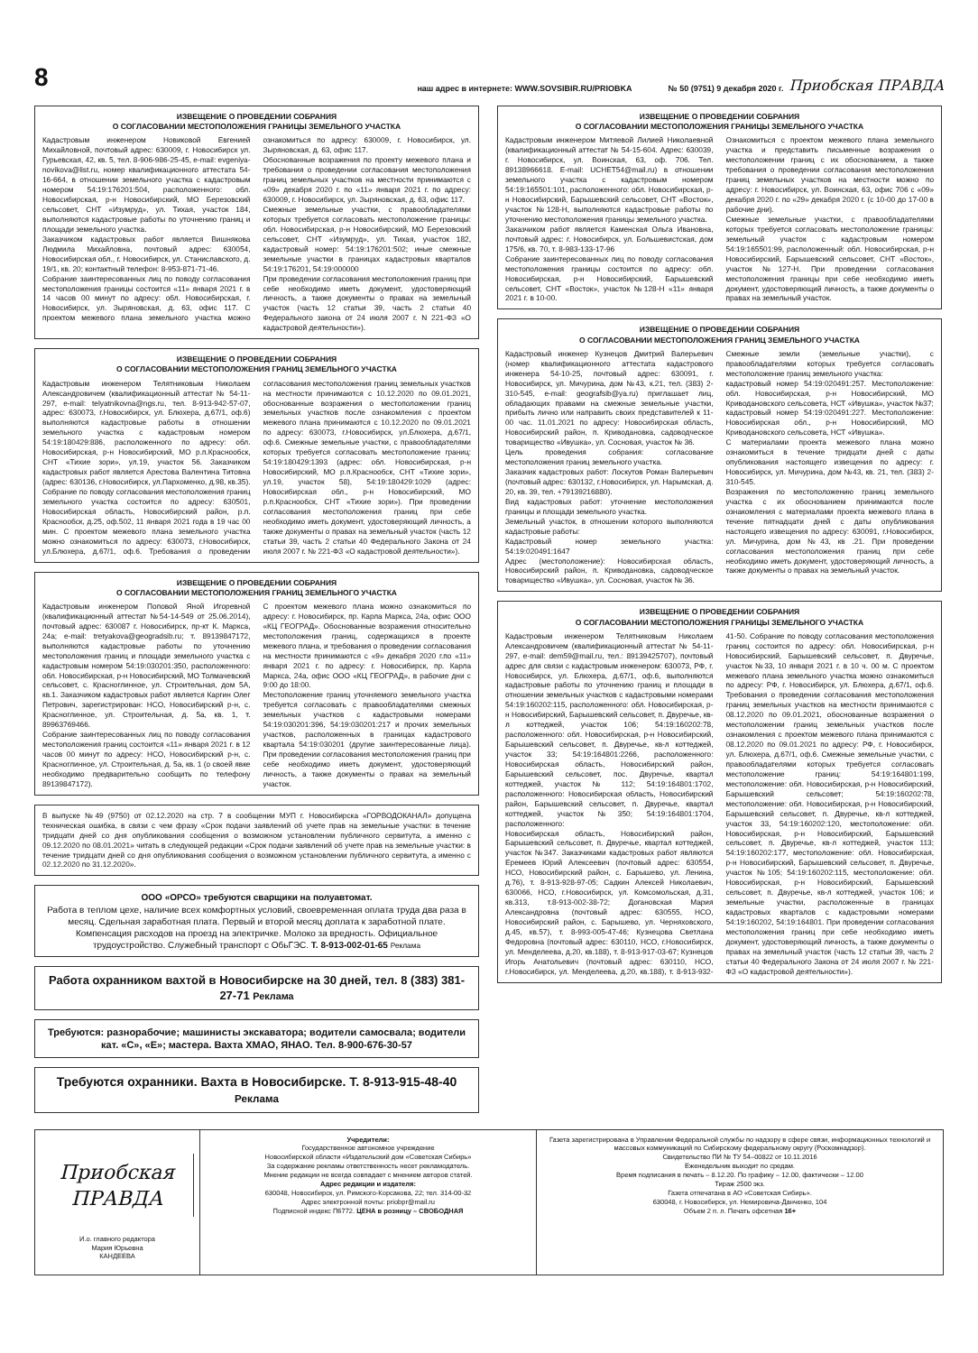8
наш адрес в интернете: WWW.SOVSIBIR.RU/PRIOBKA
№ 50 (9751) 9 декабря 2020 г.
Приобская ПРАВДА
ИЗВЕЩЕНИЕ О ПРОВЕДЕНИИ СОБРАНИЯ
О СОГЛАСОВАНИИ МЕСТОПОЛОЖЕНИЯ ГРАНИЦЫ ЗЕМЕЛЬНОГО УЧАСТКА
Кадастровым инженером Новиковой Евгенией Михайловной, почтовый адрес: 630009, г. Новосибирск ул. Гурьевская, 42, кв. 5, тел. 8-906-986-25-45, e-mail: evgeniya-novikova@list.ru, номер квалификационного аттестата 54-16-664, в отношении земельного участка с кадастровым номером 54:19:176201:504, расположенного: обл. Новосибирская, р-н Новосибирский, МО Березовский сельсовет, СНТ «Изумруд», ул. Тихая, участок 184, выполняются кадастровые работы по уточнению границ и площади земельного участка.
Заказчиком кадастровых работ является Вишнякова Людмила Михайловна, почтовый адрес: 630054, Новосибирская обл., г. Новосибирск, ул. Станиславского, д. 19/1, кв. 20; контактный телефон: 8-953-871-71-46.
Собрание заинтересованных лиц по поводу согласования местоположения границы состоится «11» января 2021 г. в 14 часов 00 минут по адресу: обл. Новосибирская, г. Новосибирск, ул. Зыряновская, д. 63, офис 117. С проектом межевого плана земельного участка можно ознакомиться по адресу: 630009, г. Новосибирск, ул. Зыряновская, д. 63, офис 117.
Обоснованные возражения по проекту межевого плана и требования о проведении согласования местоположения границ земельных участков на местности принимаются с «09» декабря 2020 г. по «11» января 2021 г. по адресу: 630009, г. Новосибирск, ул. Зыряновская, д. 63, офис 117.
Смежные земельные участки, с правообладателями которых требуется согласовать местоположение границы: обл. Новосибирская, р-н Новосибирский, МО Березовский сельсовет, СНТ «Изумруд», ул. Тихая, участок 182, кадастровый номер: 54:19:176201:502; иные смежные земельные участки в границах кадастровых кварталов 54:19:176201, 54:19:000000
При проведении согласования местоположения границ при себе необходимо иметь документ, удостоверяющий личность, а также документы о правах на земельный участок (часть 12 статьи 39, часть 2 статьи 40 Федерального закона от 24 июля 2007 г. N 221-ФЗ «О кадастровой деятельности»).
ИЗВЕЩЕНИЕ О ПРОВЕДЕНИИ СОБРАНИЯ
О СОГЛАСОВАНИИ МЕСТОПОЛОЖЕНИЯ ГРАНИЦ ЗЕМЕЛЬНОГО УЧАСТКА
Кадастровым инженером Телятниковым Николаем Александровичем (квалификационный аттестат № 54-11-297, e-mail: telyatnikovna@ngs.ru, тел. 8-913-942-57-07, адрес: 630073, г.Новосибирск, ул. Блюхера, д.67/1, оф.6) выполняются кадастровые работы в отношении земельного участка с кадастровым номером 54:19:180429:886, расположенного по адресу: обл. Новосибирская, р-н Новосибирский, МО р.п.Краснообск, СНТ «Тихие зори», ул.19, участок 56. Заказчиком кадастровых работ является Арестова Валентина Титовна (адрес: 630136, г.Новосибирск, ул.Пархоменко, д.98, кв.35). Собрание по поводу согласования местоположения границ земельного участка состоится по адресу: 630501, Новосибирская область, Новосибирский район, р.п. Краснообск, д.25, оф.502, 11 января 2021 года в 19 час 00 мин. С проектом межевого плана земельного участка можно ознакомиться по адресу: 630073, г.Новосибирск, ул.Блюхера, д.67/1, оф.6. Требования о проведении согласования местоположения границ земельных участков на местности принимаются с 10.12.2020 по 09.01.2021, обоснованные возражения о местоположении границ земельных участков после ознакомления с проектом межевого плана принимаются с 10.12.2020 по 09.01.2021 по адресу: 630073, г.Новосибирск, ул.Блюхера, д.67/1, оф.6. Смежные земельные участки, с правообладателями которых требуется согласовать местоположение границ: 54:19:180429:1393 (адрес: обл. Новосибирская, р-н Новосибирский, МО р.п.Краснообск, СНТ «Тихие зори», ул.19, участок 58), 54:19:180429:1029 (адрес: Новосибирская обл., р-н Новосибирский, МО р.п.Краснообск, СНТ «Тихие зори»). При проведении согласования местоположения границ при себе необходимо иметь документ, удостоверяющий личность, а также документы о правах на земельный участок (часть 12 статьи 39, часть 2 статьи 40 Федерального Закона от 24 июля 2007 г. № 221-ФЗ «О кадастровой деятельности»).
ИЗВЕЩЕНИЕ О ПРОВЕДЕНИИ СОБРАНИЯ
О СОГЛАСОВАНИИ МЕСТОПОЛОЖЕНИЯ ГРАНИЦ ЗЕМЕЛЬНОГО УЧАСТКА
Кадастровым инженером Поповой Яной Игоревной (квалификационный аттестат №54-14-549 от 25.06.2014), почтовый адрес: 630087 г. Новосибирск, пр-кт К. Маркса, 24а; e-mail: tretyakova@geogradsib.ru; т. 89139847172, выполняются кадастровые работы по уточнению местоположения границ и площади земельного участка с кадастровым номером 54:19:030201:350, расположенного: обл. Новосибирская, р-н Новосибирский, МО Толмачевский сельсовет, с. Красноглинное, ул. Строительная, дом 5А, кв.1. Заказчиком кадастровых работ является Каргин Олег Петрович, зарегистрирован: НСО, Новосибирский р-н, с. Красноглинное, ул. Строительная, д. 5а, кв. 1, т. 89963769466.
Собрание заинтересованных лиц по поводу согласования местоположения границ состоится «11» января 2021 г. в 12 часов 00 минут по адресу: НСО, Новосибирский р-н, с. Красноглинное, ул. Строительная, д. 5а, кв. 1 (о своей явке необходимо предварительно сообщить по телефону 89139847172).
С проектом межевого плана можно ознакомиться по адресу: г. Новосибирск, пр. Карла Маркса, 24а, офис ООО «КЦ ГЕОГРАД». Обоснованные возражения относительно местоположения границ, содержащихся в проекте межевого плана, и требования о проведении согласования на местности принимаются с «9» декабря 2020 г.по «11» января 2021 г. по адресу: г. Новосибирск, пр. Карла Маркса, 24а, офис ООО «КЦ ГЕОГРАД», в рабочие дни с 9:00 до 18:00.
Местоположение границ уточняемого земельного участка требуется согласовать с правообладателями смежных земельных участков с кадастровыми номерами 54:19:030201:396, 54:19:030201:217 и прочих земельных участков, расположенных в границах кадастрового квартала 54:19:030201 (другие заинтересованные лица). При проведении согласования местоположения границ при себе необходимо иметь документ, удостоверяющий личность, а также документы о правах на земельный участок.
В выпуске №49 (9750) от 02.12.2020 на стр. 7 в сообщении МУП г. Новосибирска «ГОРВОДОКАНАЛ» допущена техническая ошибка, в связи с чем фразу «Срок подачи заявлений об учете прав на земельные участки: в течение тридцати дней со дня опубликования сообщения о возможном установлении публичного сервитута, а именно с 09.12.2020 по 08.01.2021» читать в следующей редакции «Срок подачи заявлений об учете прав на земельные участки: в течение тридцати дней со дня опубликования сообщения о возможном установлении публичного сервитута, а именно с 02.12.2020 по 31.12.2020».
ООО «ОРСО» требуются сварщики на полуавтомат.
Работа в теплом цехе, наличие всех комфортных условий, своевременная оплата труда два раза в месяц. Сдельная заработная плата. Первый и второй месяц доплата к заработной плате. Компенсация расходов на проезд на электричке. Молоко за вредность. Официальное трудоустройство. Служебный транспорт с ОбьГЭС. Т. 8-913-002-01-65 Реклама
Работа охранником вахтой в Новосибирске на 30 дней, тел. 8 (383) 381-27-71 Реклама
Требуются: разнорабочие; машинисты экскаватора; водители самосвала; водители кат. «С», «Е»; мастера. Вахта ХМАО, ЯНАО. Тел. 8-900-676-30-57
Требуются охранники. Вахта в Новосибирске. Т. 8-913-915-48-40 Реклама
ИЗВЕЩЕНИЕ О ПРОВЕДЕНИИ СОБРАНИЯ
О СОГЛАСОВАНИИ МЕСТОПОЛОЖЕНИЯ ГРАНИЦЫ ЗЕМЕЛЬНОГО УЧАСТКА
Кадастровым инженером Митяевой Лилией Николаевной (квалификационный аттестат № 54-15-604. Адрес: 630039, г. Новосибирск, ул. Воинская, 63, оф. 706. Тел. 89138966618. E-mail: UCHET54@mail.ru) в отношении земельного участка с кадастровым номером 54:19:165501:101, расположенного: обл. Новосибирская, р-н Новосибирский, Барышевский сельсовет, СНТ «Восток», участок №128-Н, выполняются кадастровые работы по уточнению местоположения границы земельного участка.
Заказчиком работ является Каменская Ольга Ивановна, почтовый адрес: г. Новосибирск, ул. Большевистская, дом 175/6, кв. 70, т. 8-983-133-17-96
Собрание заинтересованных лиц по поводу согласования местоположения границы состоится по адресу: обл. Новосибирская, р-н Новосибирский, Барышевский сельсовет, СНТ «Восток», участок №128-Н «11» января 2021 г. в 10-00.
Ознакомиться с проектом межевого плана земельного участка и представить письменные возражения о местоположении границ с их обоснованием, а также требования о проведении согласования местоположения границ земельных участков на местности можно по адресу: г. Новосибирск, ул. Воинская, 63, офис 706 с «09» декабря 2020 г. по «29» декабря 2020 г. (с 10-00 до 17-00 в рабочие дни).
Смежные земельные участки, с правообладателями которых требуется согласовать местоположение границы: земельный участок с кадастровым номером 54:19:165501:99, расположенный: обл. Новосибирская, р-н Новосибирский, Барышевский сельсовет, СНТ «Восток», участок №127-Н. При проведении согласования местоположения границы при себе необходимо иметь документ, удостоверяющий личность, а также документы о правах на земельный участок.
ИЗВЕЩЕНИЕ О ПРОВЕДЕНИИ СОБРАНИЯ
О СОГЛАСОВАНИИ МЕСТОПОЛОЖЕНИЯ ГРАНИЦ ЗЕМЕЛЬНОГО УЧАСТКА
Кадастровый инженер Кузнецов Дмитрий Валерьевич (номер квалификационного аттестата кадастрового инженера 54-10-25, почтовый адрес: 630091, г. Новосибирск, ул. Мичурина, дом №43, к.21, тел. (383) 2-310-545, e-mail: geografsib@ya.ru) приглашает лиц, обладающих правами на смежные земельные участки, прибыть лично или направить своих представителей к 11-00 час. 11.01.2021 по адресу: Новосибирская область, Новосибирский район, п. Криводановка, садоводческое товарищество «Ивушка», ул. Сосновая, участок № 36.
Цель проведения собрания: согласование местоположения границ земельного участка.
Заказчик кадастровых работ: Лоскутов Роман Валерьевич (почтовый адрес: 630132, г.Новосибирск, ул. Нарымская, д. 20, кв. 39, тел. +79139216880).
Вид кадастровых работ: уточнение местоположения границы и площади земельного участка.
Земельный участок, в отношении которого выполняются кадастровые работы:
Кадастровый номер земельного участка: 54:19:020491:1647
Адрес (местоположение): Новосибирская область, Новосибирский район, п. Криводановка, садоводческое товарищество «Ивушка», ул. Сосновая, участок № 36.
Смежные земли (земельные участки), с правообладателями которых требуется согласовать местоположение границ земельного участка:
кадастровый номер 54:19:020491:257. Местоположение: обл. Новосибирская, р-н Новосибирский, МО Криводановского сельсовета, НСТ «Ивушка», участок №37;
кадастровый номер 54:19:020491:227. Местоположение: Новосибирская обл., р-н Новосибирский, МО Криводановского сельсовета, НСТ «Ивушка».
С материалами проекта межевого плана можно ознакомиться в течение тридцати дней с даты опубликования настоящего извещения по адресу: г. Новосибирск, ул. Мичурина, дом №43, кв. 21, тел. (383) 2-310-545.
Возражения по местоположению границ земельного участка с их обоснованием принимаются после ознакомления с материалами проекта межевого плана в течение пятнадцати дней с даты опубликования настоящего извещения по адресу: 630091, г.Новосибирск, ул. Мичурина, дом №43, кв .21. При проведении согласования местоположения границ при себе необходимо иметь документ, удостоверяющий личность, а также документы о правах на земельный участок.
ИЗВЕЩЕНИЕ О ПРОВЕДЕНИИ СОБРАНИЯ
О СОГЛАСОВАНИИ МЕСТОПОЛОЖЕНИЯ ГРАНИЦЫ ЗЕМЕЛЬНОГО УЧАСТКА
Кадастровым инженером Телятниковым Николаем Александровичем (квалификационный аттестат № 54-11-297, e-mail: dem59@mail.ru, тел.: 89139425707), почтовый адрес для связи с кадастровым инженером: 630073, РФ, г. Новосибирск, ул. Блюхера, д.67/1, оф.6, выполняются кадастровые работы по уточнению границ и площади в отношении земельных участков с кадастровыми номерами 54:19:160202:115, расположенного: обл. Новосибирская, р-н Новосибирский, Барышевский сельсовет, п. Двуречье, кв-л коттеджей, участок 106; 54:19:160202:78, расположенного: обл. Новосибирская, р-н Новосибирский, Барышевский сельсовет, п. Двуречье, кв-л коттеджей, участок 33; 54:19:164801:2266, расположенного: Новосибирская область, Новосибирский район, Барышевский сельсовет, пос. Двуречье, квартал коттеджей, участок № 112; 54:19:164801:1702, расположенного: Новосибирская область, Новосибирский район, Барышевский сельсовет, п. Двуречье, квартал коттеджей, участок №350; 54:19:164801:1704, расположенного:
Новосибирская область, Новосибирский район, Барышевский сельсовет, п. Двуречье, квартал коттеджей, участок №347. Заказчиками кадастровых работ являются Еремеев Юрий Алексеевич (почтовый адрес: 630554, НСО, Новосибирский район, с. Барышево, ул. Ленина, д.76), т. 8-913-928-97-05; Садкин Алексей Николаевич, 630066, НСО, г.Новосибирск, ул. Комсомольская, д.31, кв.313, т.8-913-002-38-72; Догановская Мария Александровна (почтовый адрес: 630555, НСО, Новосибирский район, с. Барышево, ул. Черняховского, д.45, кв.57), т. 8-993-005-47-46; Кузнецова Светлана Федоровна (почтовый адрес: 630110, НСО, г.Новосибирск, ул. Менделеева, д.20, кв.188), т. 8-913-917-03-67; Кузнецов Игорь Анатольевич (почтовый адрес: 630110, НСО, г.Новосибирск, ул. Менделеева, д.20, кв.188), т. 8-913-932-41-50. Собрание по поводу согласования местоположения границ состоится по адресу: обл. Новосибирская, р-н Новосибирский, Барышевский сельсовет, п. Двуречье, участок №33, 10 января 2021 г. в 10 ч. 00 м. С проектом межевого плана земельного участка можно ознакомиться по адресу: РФ, г. Новосибирск, ул. Блюхера, д.67/1, оф.6. Требования о проведении согласования местоположения границ земельных участков на местности принимаются с 08.12.2020 по 09.01.2021, обоснованные возражения о местоположении границ земельных участков после ознакомления с проектом межевого плана принимаются с 08.12.2020 по 09.01.2021 по адресу: РФ, г. Новосибирск, ул. Блюхера, д.67/1, оф.6. Смежные земельные участки, с правообладателями которых требуется согласовать местоположение границ: 54:19:164801:199, местоположение: обл. Новосибирская, р-н Новосибирский, Барышевский сельсовет; 54:19:160202:78, местоположение: обл. Новосибирская, р-н Новосибирский, Барышевский сельсовет, п. Двуречье, кв-л коттеджей, участок 33, 54:19:160202:120, местоположение: обл. Новосибирская, р-н Новосибирский, Барышевский сельсовет, п. Двуречье, кв-л коттеджей, участок 113; 54:19:160202:177, местоположение: обл. Новосибирская, р-н Новосибирский, Барышевский сельсовет, п. Двуречье, участок №105; 54:19:160202:115, местоположение: обл. Новосибирская, р-н Новосибирский, Барышевский сельсовет, п. Двуречье, кв-л коттеджей, участок 106; и земельные участки, расположенные в границах кадастровых кварталов с кадастровыми номерами 54:19:160202, 54:19:164801. При проведении согласования местоположения границ при себе необходимо иметь документ, удостоверяющий личность, а также документы о правах на земельный участок (часть 12 статьи 39, часть 2 статьи 40 Федерального Закона от 24 июля 2007 г. № 221-ФЗ «О кадастровой деятельности»).
Приобская ПРАВДА
И.о. главного редактора
Мария Юрьевна
КАНДЕЕВА
Учредители:
Государственное автономное учреждение
Новосибирской области «Издательский дом «Советская Сибирь»
За содержание рекламы ответственность несет рекламодатель.
Мнение редакции не всегда совпадает с мнением авторов статей.
Адрес редакции и издателя:
630048, Новосибирск, ул. Римского-Корсакова, 22; тел. 314-00-32
Адрес электронной почты: priobpr@mail.ru
Подписной индекс П6772. ЦЕНА в розницу – СВОБОДНАЯ
Газета зарегистрирована в Управлении Федеральной службы по надзору в сфере связи, информационных технологий и массовых коммуникаций по Сибирскому федеральному округу (Роскомнадзор).
Свидетельство ПИ № ТУ 54–00822 от 10.11.2016
Еженедельник выходит по средам.
Время подписания в печать – 8.12.20. По графику – 12.00, фактически – 12.00
Тираж 2500 экз.
Газета отпечатана в АО «Советская Сибирь».
630048, г. Новосибирск, ул. Немировича-Данченко, 104
Объем 2 п. л. Печать офсетная 16+